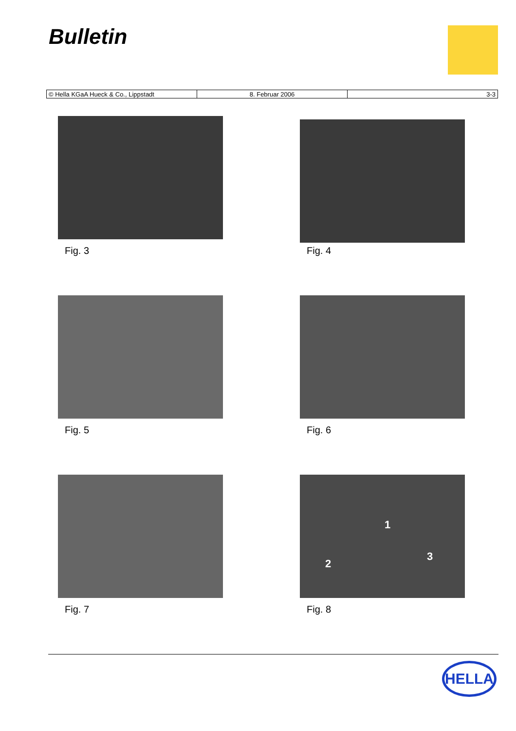Bulletin
| © Hella KGaA Hueck & Co., Lippstadt | 8. Februar 2006 | 3-3 |
Fig. 3
Fig. 4
Fig. 5
Fig. 6
Fig. 7
1
2
3
Fig. 8
HELLA